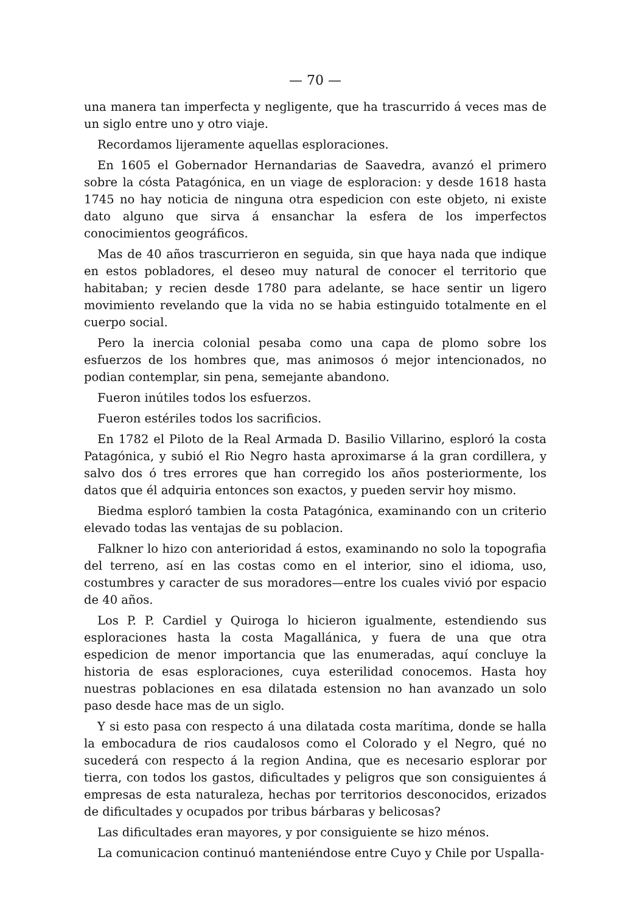— 70 —
una manera tan imperfecta y negligente, que ha trascurrido á veces mas de un siglo entre uno y otro viaje.
Recordamos lijeramente aquellas esploraciones.
En 1605 el Gobernador Hernandarias de Saavedra, avanzó el primero sobre la cósta Patagónica, en un viage de esploracion: y desde 1618 hasta 1745 no hay noticia de ninguna otra espedicion con este objeto, ni existe dato alguno que sirva á ensanchar la esfera de los imperfectos conocimientos geográficos.
Mas de 40 años trascurrieron en seguida, sin que haya nada que indique en estos pobladores, el deseo muy natural de conocer el territorio que habitaban; y recien desde 1780 para adelante, se hace sentir un ligero movimiento revelando que la vida no se habia estinguido totalmente en el cuerpo social.
Pero la inercia colonial pesaba como una capa de plomo sobre los esfuerzos de los hombres que, mas animosos ó mejor intencionados, no podian contemplar, sin pena, semejante abandono.
Fueron inútiles todos los esfuerzos.
Fueron estériles todos los sacrificios.
En 1782 el Piloto de la Real Armada D. Basilio Villarino, esploró la costa Patagónica, y subió el Rio Negro hasta aproximarse á la gran cordillera, y salvo dos ó tres errores que han corregido los años posteriormente, los datos que él adquiria entonces son exactos, y pueden servir hoy mismo.
Biedma esploró tambien la costa Patagónica, examinando con un criterio elevado todas las ventajas de su poblacion.
Falkner lo hizo con anterioridad á estos, examinando no solo la topografia del terreno, así en las costas como en el interior, sino el idioma, uso, costumbres y caracter de sus moradores—entre los cuales vivió por espacio de 40 años.
Los P. P. Cardiel y Quiroga lo hicieron igualmente, estendiendo sus esploraciones hasta la costa Magallánica, y fuera de una que otra espedicion de menor importancia que las enumeradas, aquí concluye la historia de esas esploraciones, cuya esterilidad conocemos. Hasta hoy nuestras poblaciones en esa dilatada estension no han avanzado un solo paso desde hace mas de un siglo.
Y si esto pasa con respecto á una dilatada costa marítima, donde se halla la embocadura de rios caudalosos como el Colorado y el Negro, qué no sucederá con respecto á la region Andina, que es necesario esplorar por tierra, con todos los gastos, dificultades y peligros que son consiguientes á empresas de esta naturaleza, hechas por territorios desconocidos, erizados de dificultades y ocupados por tribus bárbaras y belicosas?
Las dificultades eran mayores, y por consiguiente se hizo ménos.
La comunicacion continuó manteniéndose entre Cuyo y Chile por Uspalla-